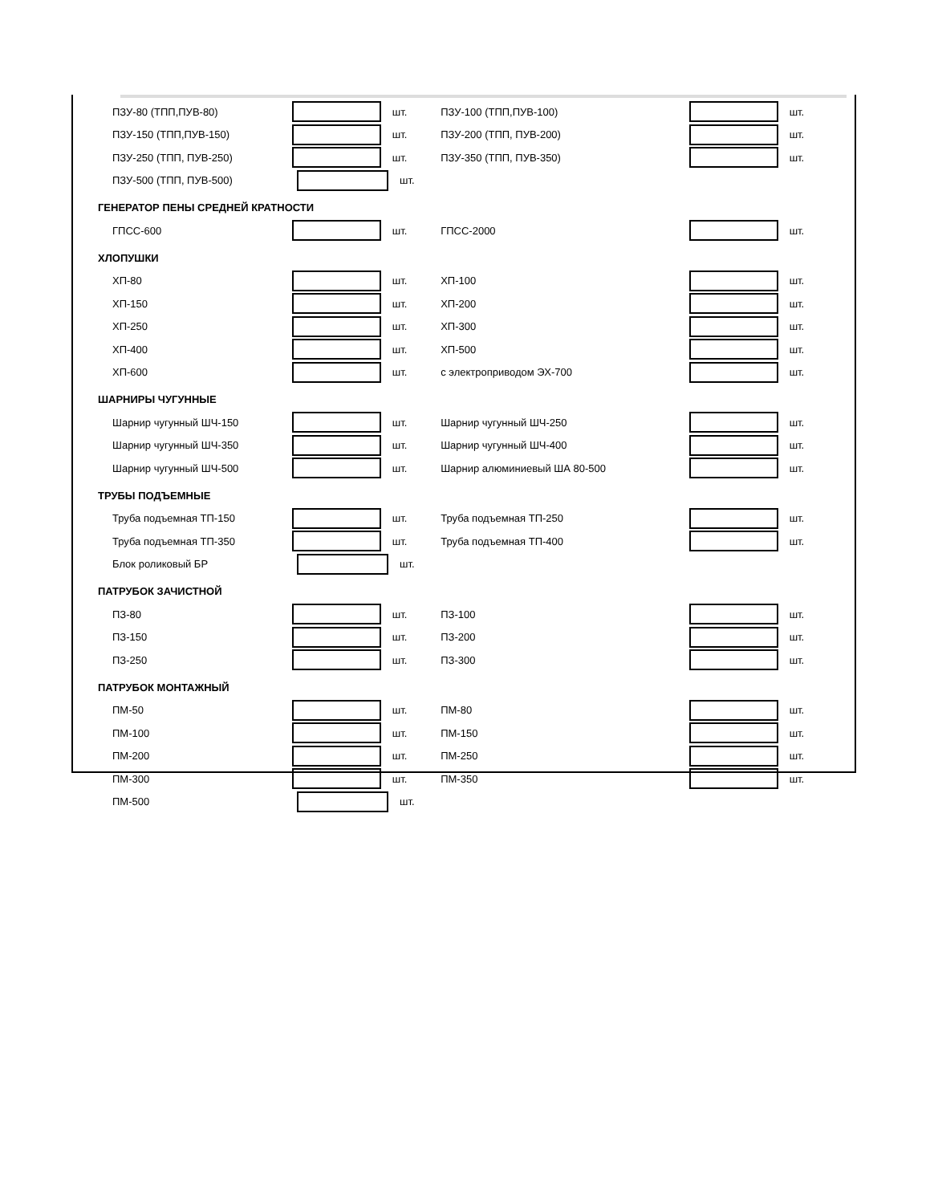ПЗУ-80 (ТПП,ПУВ-80) шт. ПЗУ-100 (ТПП,ПУВ-100) шт.
ПЗУ-150 (ТПП,ПУВ-150) шт. ПЗУ-200 (ТПП, ПУВ-200) шт.
ПЗУ-250 (ТПП, ПУВ-250) шт. ПЗУ-350 (ТПП, ПУВ-350) шт.
ПЗУ-500 (ТПП, ПУВ-500) шт.
ГЕНЕРАТОР ПЕНЫ СРЕДНЕЙ КРАТНОСТИ
ГПСС-600 шт. ГПСС-2000 шт.
ХЛОПУШКИ
ХП-80 шт. ХП-100 шт.
ХП-150 шт. ХП-200 шт.
ХП-250 шт. ХП-300 шт.
ХП-400 шт. ХП-500 шт.
ХП-600 шт. с электроприводом ЭХ-700 шт.
ШАРНИРЫ ЧУГУННЫЕ
Шарнир чугунный ШЧ-150 шт. Шарнир чугунный ШЧ-250 шт.
Шарнир чугунный ШЧ-350 шт. Шарнир чугунный ШЧ-400 шт.
Шарнир чугунный ШЧ-500 шт. Шарнир алюминиевый ША 80-500 шт.
ТРУБЫ ПОДЪЕМНЫЕ
Труба подъемная ТП-150 шт. Труба подъемная ТП-250 шт.
Труба подъемная ТП-350 шт. Труба подъемная ТП-400 шт.
Блок роликовый БР шт.
ПАТРУБОК ЗАЧИСТНОЙ
ПЗ-80 шт. ПЗ-100 шт.
ПЗ-150 шт. ПЗ-200 шт.
ПЗ-250 шт. ПЗ-300 шт.
ПАТРУБОК МОНТАЖНЫЙ
ПМ-50 шт. ПМ-80 шт.
ПМ-100 шт. ПМ-150 шт.
ПМ-200 шт. ПМ-250 шт.
ПМ-300 шт. ПМ-350 шт.
ПМ-500 шт.